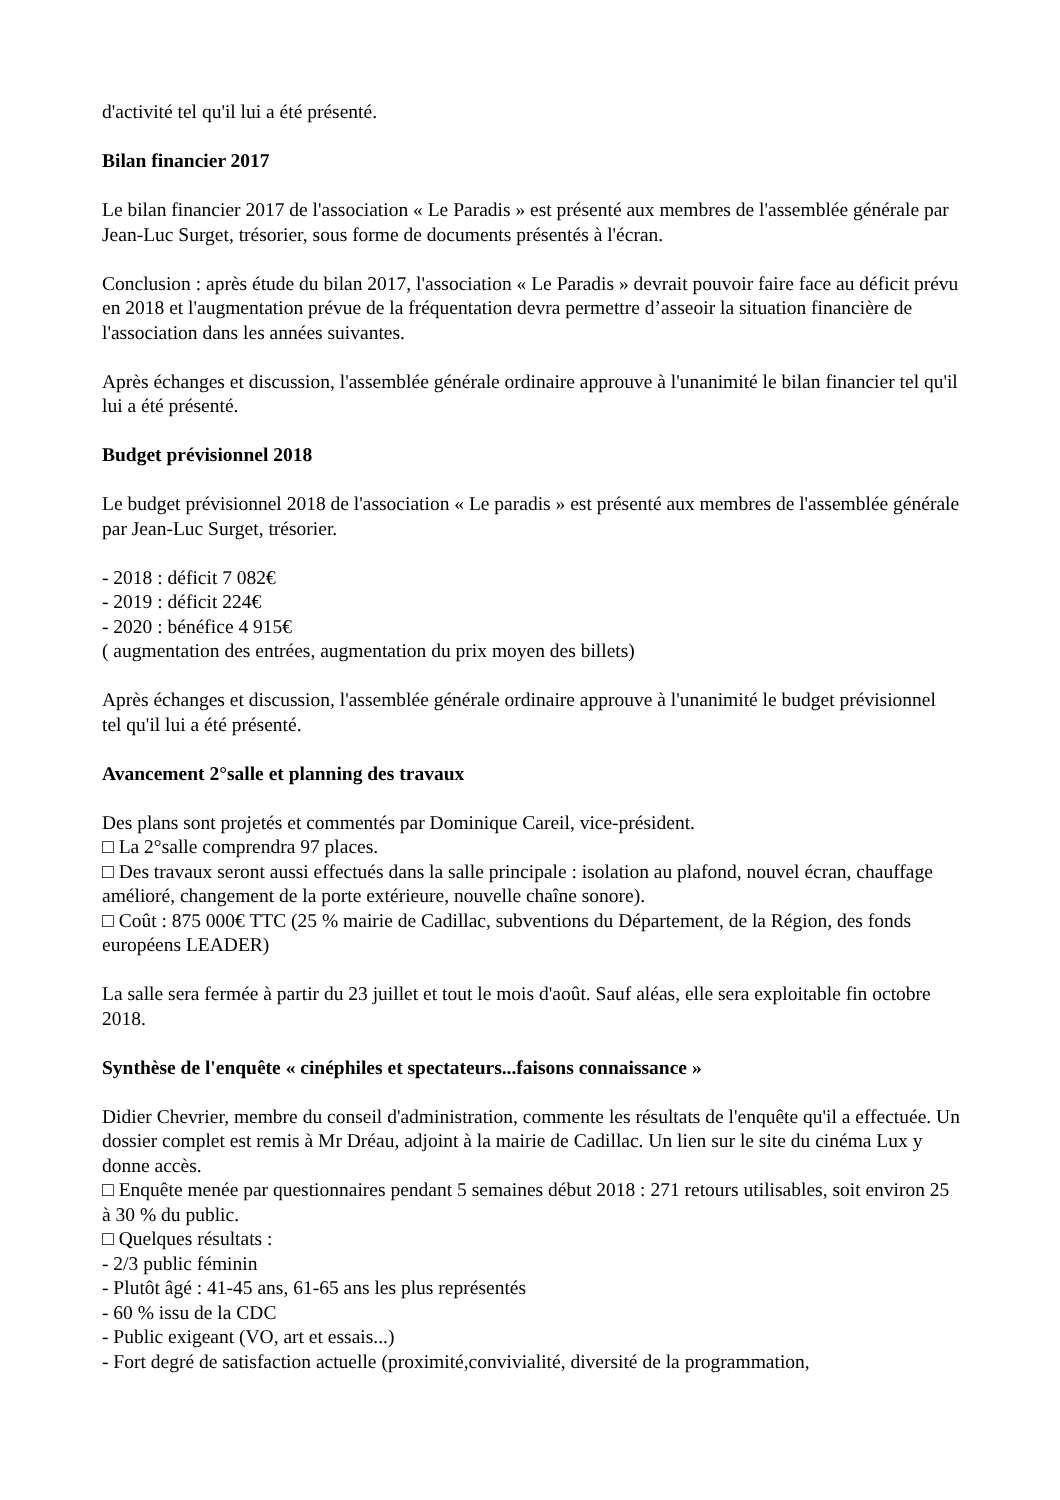d'activité tel qu'il lui a été présenté.
Bilan financier 2017
Le bilan financier 2017 de l'association « Le Paradis » est présenté aux membres de l'assemblée générale par Jean-Luc Surget, trésorier, sous forme de documents présentés à l'écran.
Conclusion : après étude du bilan 2017, l'association « Le Paradis » devrait pouvoir faire face au déficit prévu en 2018 et l'augmentation prévue de la fréquentation devra permettre d’asseoir la situation financière de l'association dans les années suivantes.
Après échanges et discussion, l'assemblée générale ordinaire approuve à l'unanimité le bilan financier tel qu'il lui a été présenté.
Budget prévisionnel 2018
Le budget prévisionnel 2018 de l'association « Le paradis » est présenté aux membres de l'assemblée générale par Jean-Luc Surget, trésorier.
- 2018 : déficit 7 082€
- 2019 : déficit 224€
- 2020 : bénéfice 4 915€
( augmentation des entrées, augmentation du prix moyen des billets)
Après échanges et discussion, l'assemblée générale ordinaire approuve à l'unanimité le budget prévisionnel tel qu'il lui a été présenté.
Avancement 2°salle et planning des travaux
Des plans sont projetés et commentés par Dominique Careil, vice-président.
□ La 2°salle comprendra 97 places.
□ Des travaux seront aussi effectués dans la salle principale : isolation au plafond, nouvel écran, chauffage amélioré, changement de la porte extérieure, nouvelle chaîne sonore).
□ Coût : 875 000€ TTC (25 % mairie de Cadillac, subventions du Département, de la Région, des fonds européens LEADER)
La salle sera fermée à partir du 23 juillet et tout le mois d'août. Sauf aléas, elle sera exploitable fin octobre 2018.
Synthèse de l'enquête « cinéphiles et spectateurs...faisons connaissance »
Didier Chevrier, membre du conseil d'administration, commente les résultats de l'enquête qu'il a effectuée. Un dossier complet est remis à Mr Dréau, adjoint à la mairie de Cadillac. Un lien sur le site du cinéma Lux y donne accès.
□ Enquête menée par questionnaires pendant 5 semaines début 2018 : 271 retours utilisables, soit environ 25 à 30 % du public.
□ Quelques résultats :
- 2/3 public féminin
- Plutôt âgé : 41-45 ans, 61-65 ans les plus représentés
- 60 % issu de la CDC
- Public exigeant (VO, art et essais...)
- Fort degré de satisfaction actuelle (proximité,convivialité, diversité de la programmation,